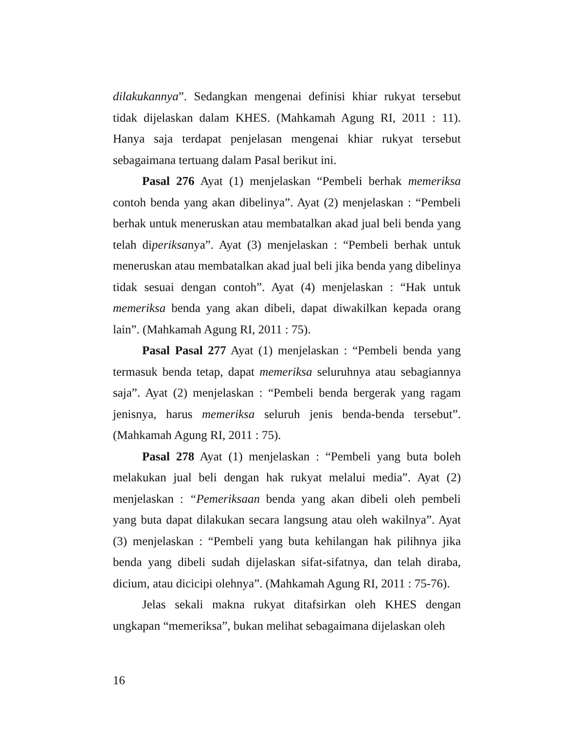dilakukannya”. Sedangkan mengenai definisi khiar rukyat tersebut tidak dijelaskan dalam KHES. (Mahkamah Agung RI, 2011 : 11). Hanya saja terdapat penjelasan mengenai khiar rukyat tersebut sebagaimana tertuang dalam Pasal berikut ini.
Pasal 276 Ayat (1) menjelaskan “Pembeli berhak memeriksa contoh benda yang akan dibelinya”. Ayat (2) menjelaskan : “Pembeli berhak untuk meneruskan atau membatalkan akad jual beli benda yang telah diperiksanya”. Ayat (3) menjelaskan : “Pembeli berhak untuk meneruskan atau membatalkan akad jual beli jika benda yang dibelinya tidak sesuai dengan contoh”. Ayat (4) menjelaskan : “Hak untuk memeriksa benda yang akan dibeli, dapat diwakilkan kepada orang lain”. (Mahkamah Agung RI, 2011 : 75).
Pasal Pasal 277 Ayat (1) menjelaskan : “Pembeli benda yang termasuk benda tetap, dapat memeriksa seluruhnya atau sebagiannya saja”. Ayat (2) menjelaskan : “Pembeli benda bergerak yang ragam jenisnya, harus memeriksa seluruh jenis benda-benda tersebut”. (Mahkamah Agung RI, 2011 : 75).
Pasal 278 Ayat (1) menjelaskan : “Pembeli yang buta boleh melakukan jual beli dengan hak rukyat melalui media”. Ayat (2) menjelaskan : “Pemeriksaan benda yang akan dibeli oleh pembeli yang buta dapat dilakukan secara langsung atau oleh wakilnya”. Ayat (3) menjelaskan : “Pembeli yang buta kehilangan hak pilihnya jika benda yang dibeli sudah dijelaskan sifat-sifatnya, dan telah diraba, dicium, atau dicicipi olehnya”. (Mahkamah Agung RI, 2011 : 75-76).
Jelas sekali makna rukyat ditafsirkan oleh KHES dengan ungkapan “memeriksa”, bukan melihat sebagaimana dijelaskan oleh
16